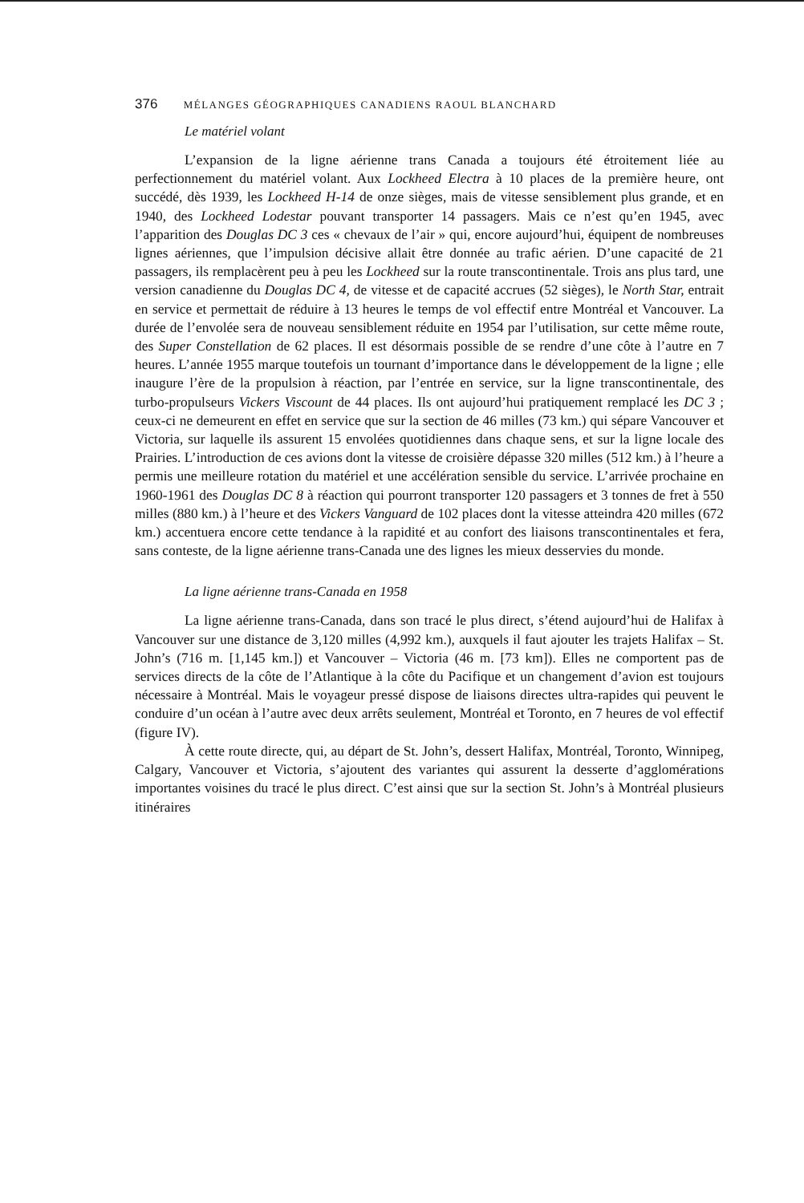376 MÉLANGES GÉOGRAPHIQUES CANADIENS RAOUL BLANCHARD
Le matériel volant
L’expansion de la ligne aérienne trans Canada a toujours été étroitement liée au perfectionnement du matériel volant. Aux Lockheed Electra à 10 places de la première heure, ont succédé, dès 1939, les Lockheed H-14 de onze sièges, mais de vitesse sensiblement plus grande, et en 1940, des Lockheed Lodestar pouvant transporter 14 passagers. Mais ce n’est qu’en 1945, avec l’apparition des Douglas DC 3 ces « chevaux de l’air » qui, encore aujourd’hui, équipent de nombreuses lignes aériennes, que l’impulsion décisive allait être donnée au trafic aérien. D’une capacité de 21 passagers, ils remplacèrent peu à peu les Lockheed sur la route transcontinentale. Trois ans plus tard, une version canadienne du Douglas DC 4, de vitesse et de capacité accrues (52 sièges), le North Star, entrait en service et permettait de réduire à 13 heures le temps de vol effectif entre Montréal et Vancouver. La durée de l’envolée sera de nouveau sensiblement réduite en 1954 par l’utilisation, sur cette même route, des Super Constellation de 62 places. Il est désormais possible de se rendre d’une côte à l’autre en 7 heures. L’année 1955 marque toutefois un tournant d’importance dans le développement de la ligne ; elle inaugure l’ère de la propulsion à réaction, par l’entrée en service, sur la ligne transcontinentale, des turbo-propulseurs Vickers Viscount de 44 places. Ils ont aujourd’hui pratiquement remplacé les DC 3 ; ceux-ci ne demeurent en effet en service que sur la section de 46 milles (73 km.) qui sépare Vancouver et Victoria, sur laquelle ils assurent 15 envolées quotidiennes dans chaque sens, et sur la ligne locale des Prairies. L’introduction de ces avions dont la vitesse de croisière dépasse 320 milles (512 km.) à l’heure a permis une meilleure rotation du matériel et une accélération sensible du service. L’arrivée prochaine en 1960-1961 des Douglas DC 8 à réaction qui pourront transporter 120 passagers et 3 tonnes de fret à 550 milles (880 km.) à l’heure et des Vickers Vanguard de 102 places dont la vitesse atteindra 420 milles (672 km.) accentuera encore cette tendance à la rapidité et au confort des liaisons transcontinentales et fera, sans conteste, de la ligne aérienne trans-Canada une des lignes les mieux desservies du monde.
La ligne aérienne trans-Canada en 1958
La ligne aérienne trans-Canada, dans son tracé le plus direct, s’étend aujourd’hui de Halifax à Vancouver sur une distance de 3,120 milles (4,992 km.), auxquels il faut ajouter les trajets Halifax – St. John’s (716 m. [1,145 km.]) et Vancouver – Victoria (46 m. [73 km]). Elles ne comportent pas de services directs de la côte de l’Atlantique à la côte du Pacifique et un changement d’avion est toujours nécessaire à Montréal. Mais le voyageur pressé dispose de liaisons directes ultra-rapides qui peuvent le conduire d’un océan à l’autre avec deux arrêts seulement, Montréal et Toronto, en 7 heures de vol effectif (figure IV).
À cette route directe, qui, au départ de St. John’s, dessert Halifax, Montréal, Toronto, Winnipeg, Calgary, Vancouver et Victoria, s’ajoutent des variantes qui assurent la desserte d’agglomérations importantes voisines du tracé le plus direct. C’est ainsi que sur la section St. John’s à Montréal plusieurs itinéraires